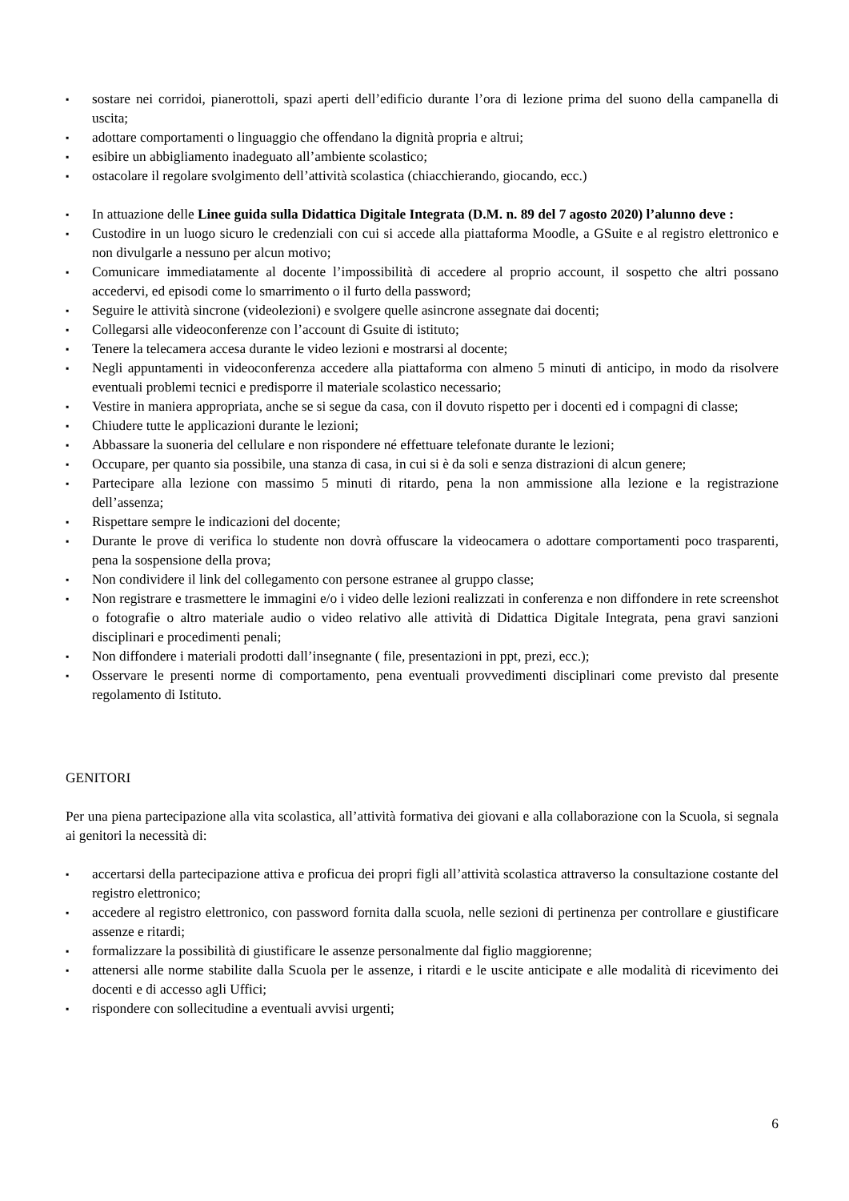▪ sostare nei corridoi, pianerottoli, spazi aperti dell’edificio durante l’ora di lezione prima del suono della campanella di uscita;
▪ adottare comportamenti o linguaggio che offendano la dignità propria e altrui;
▪ esibire un abbigliamento inadeguato all’ambiente scolastico;
▪ ostacolare il regolare svolgimento dell’attività scolastica (chiacchierando, giocando, ecc.)
▪ In attuazione delle Linee guida sulla Didattica Digitale Integrata (D.M. n. 89 del 7 agosto 2020) l’alunno deve :
▪ Custodire in un luogo sicuro le credenziali con cui si accede alla piattaforma Moodle, a GSuite e al registro elettronico e non divulgarle a nessuno per alcun motivo;
▪ Comunicare immediatamente al docente l’impossibilità di accedere al proprio account, il sospetto che altri possano accedervi, ed episodi come lo smarrimento o il furto della password;
▪ Seguire le attività sincrone (videolezioni) e svolgere quelle asincrone assegnate dai docenti;
▪ Collegarsi alle videoconferenze con l’account di Gsuite di istituto;
▪ Tenere la telecamera accesa durante le video lezioni e mostrarsi al docente;
▪ Negli appuntamenti in videoconferenza accedere alla piattaforma con almeno 5 minuti di anticipo, in modo da risolvere eventuali problemi tecnici e predisporre il materiale scolastico necessario;
▪ Vestire in maniera appropriata, anche se si segue da casa, con il dovuto rispetto per i docenti ed i compagni di classe;
▪ Chiudere tutte le applicazioni durante le lezioni;
▪ Abbassare la suoneria del cellulare e non rispondere né effettuare telefonate durante le lezioni;
▪ Occupare, per quanto sia possibile, una stanza di casa, in cui si è da soli e senza distrazioni di alcun genere;
▪ Partecipare alla lezione con massimo 5 minuti di ritardo, pena la non ammissione alla lezione e la registrazione dell’assenza;
▪ Rispettare sempre le indicazioni del docente;
▪ Durante le prove di verifica lo studente non dovrà offuscare la videocamera o adottare comportamenti poco trasparenti, pena la sospensione della prova;
▪ Non condividere il link del collegamento con persone estranee al gruppo classe;
▪ Non registrare e trasmettere le immagini e/o i video delle lezioni realizzati in conferenza e non diffondere in rete screenshot o fotografie o altro materiale audio o video relativo alle attività di Didattica Digitale Integrata, pena gravi sanzioni disciplinari e procedimenti penali;
▪ Non diffondere i materiali prodotti dall’insegnante ( file, presentazioni in ppt, prezi, ecc.);
▪ Osservare le presenti norme di comportamento, pena eventuali provvedimenti disciplinari come previsto dal presente regolamento di Istituto.
GENITORI
Per una piena partecipazione alla vita scolastica, all’attività formativa dei giovani e alla collaborazione con la Scuola, si segnala ai genitori la necessità di:
▪ accertarsi della partecipazione attiva e proficua dei propri figli all’attività scolastica attraverso la consultazione costante del registro elettronico;
▪ accedere al registro elettronico, con password fornita dalla scuola, nelle sezioni di pertinenza per controllare e giustificare assenze e ritardi;
▪ formalizzare la possibilità di giustificare le assenze personalmente dal figlio maggiorenne;
▪ attenersi alle norme stabilite dalla Scuola per le assenze, i ritardi e le uscite anticipate e alle modalità di ricevimento dei docenti e di accesso agli Uffici;
▪ rispondere con sollecitudine a eventuali avvisi urgenti;
6